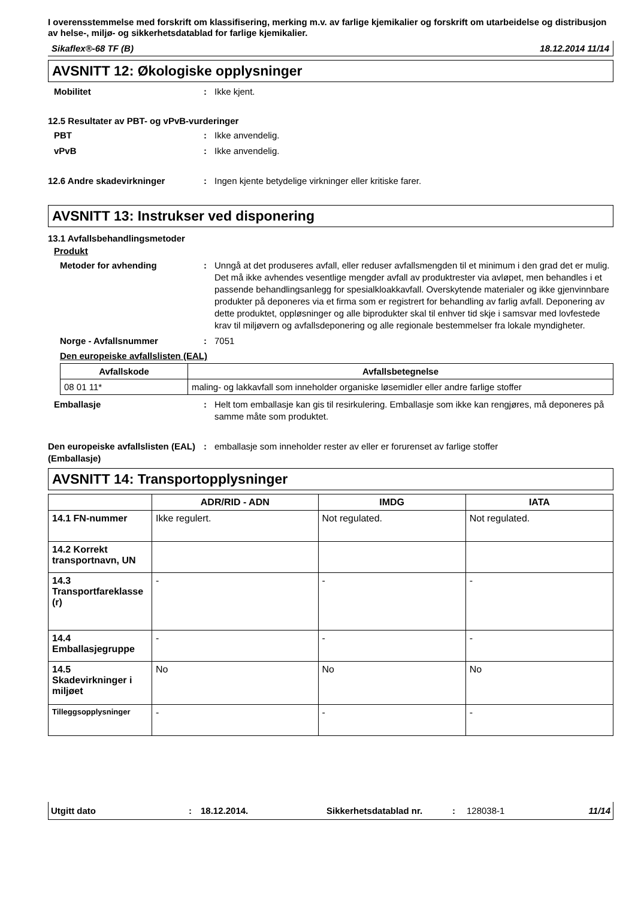I overensstemmelse med forskrift om klassifisering, merking m.v. av farlige kjemikalier og forskrift om utarbeidelse og distribusjon av helse-, miljø- og sikkerhetsdatablad for farlige kjemikalier.
Sikaflex®-68 TF (B) 18.12.2014 11/14
AVSNITT 12: Økologiske opplysninger
Mobilitet: Ikke kjent.
12.5 Resultater av PBT- og vPvB-vurderinger
PBT: Ikke anvendelig.
vPvB: Ikke anvendelig.
12.6 Andre skadevirkninger: Ingen kjente betydelige virkninger eller kritiske farer.
AVSNITT 13: Instrukser ved disponering
13.1 Avfallsbehandlingsmetoder
Produkt
Metoder for avhending: Unngå at det produseres avfall, eller reduser avfallsmengden til et minimum i den grad det er mulig. Det må ikke avhendes vesentlige mengder avfall av produktrester via avløpet, men behandles i et passende behandlingsanlegg for spesialkloakkavfall. Overskytende materialer og ikke gjenvinnbare produkter på deponeres via et firma som er registrert for behandling av farlig avfall. Deponering av dette produktet, oppløsninger og alle biprodukter skal til enhver tid skje i samsvar med lovfestede krav til miljøvern og avfallsdeponering og alle regionale bestemmelser fra lokale myndigheter.
Norge - Avfallsnummer: 7051
Den europeiske avfallslisten (EAL)
| Avfallskode | Avfallsbetegnelse |
| --- | --- |
| 08 01 11* | maling- og lakkavfall som inneholder organiske løsemidler eller andre farlige stoffer |
Emballasje: Helt tom emballasje kan gis til resirkulering. Emballasje som ikke kan rengjøres, må deponeres på samme måte som produktet.
Den europeiske avfallslisten (EAL) (Emballasje): emballasje som inneholder rester av eller er forurenset av farlige stoffer
AVSNITT 14: Transportopplysninger
| | ADR/RID - ADN | IMDG | IATA |
| --- | --- | --- | --- |
| 14.1 FN-nummer | Ikke regulert. | Not regulated. | Not regulated. |
| 14.2 Korrekt transportnavn, UN | | | |
| 14.3 Transportfareklasse (r) | - | - | - |
| 14.4 Emballasjegruppe | - | - | - |
| 14.5 Skadevirkninger i miljøet | No | No | No |
| Tilleggsopplysninger | - | - | - |
Utgitt dato: 18.12.2014. Sikkerhetsdatablad nr.: 128038-1 11/14